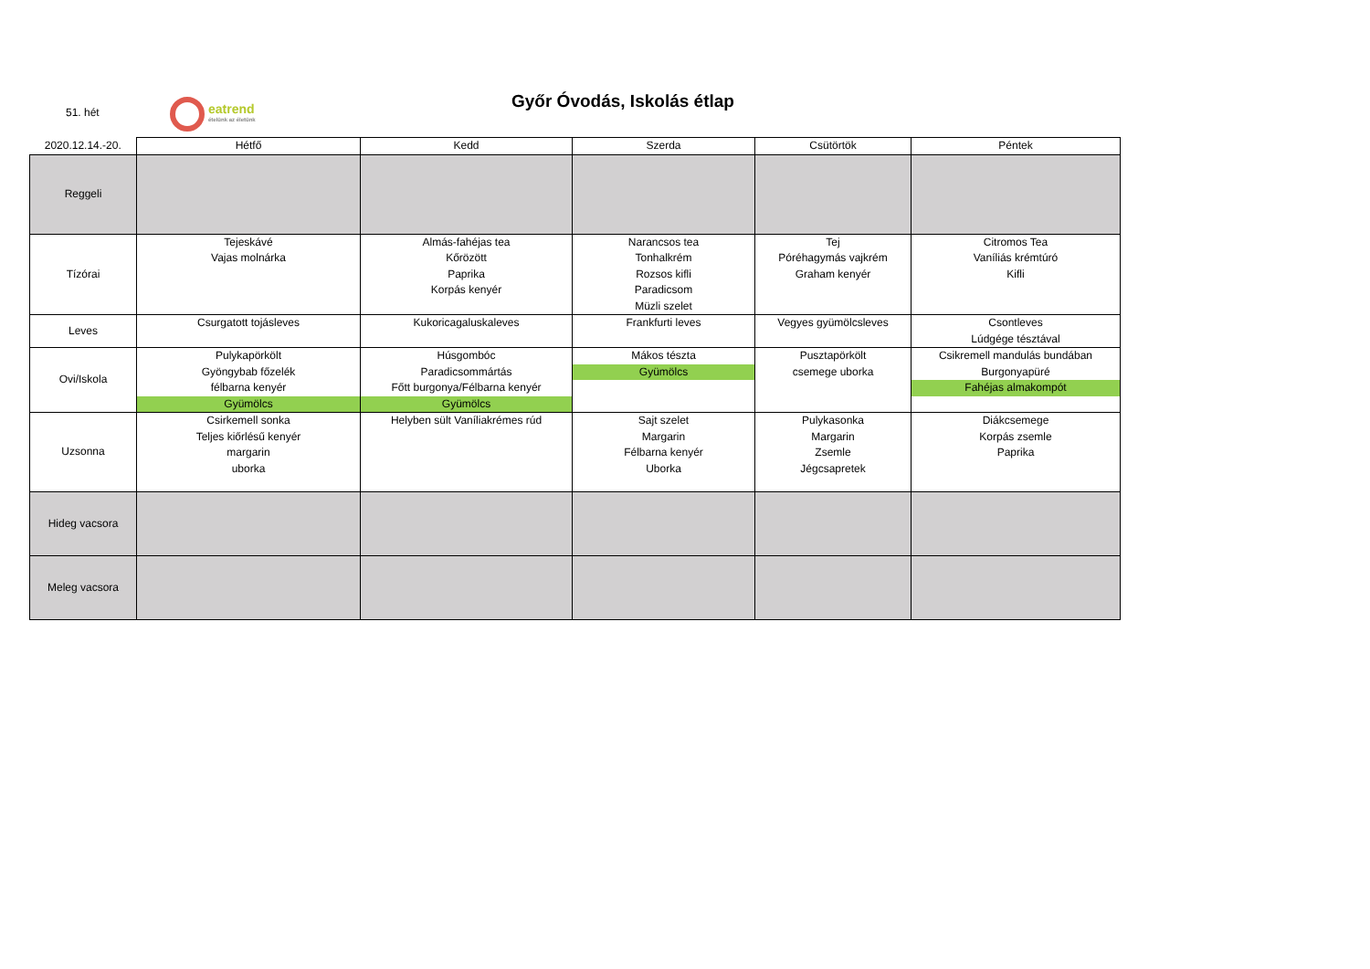51. hét
eatrend
ételünk az életünk
Győr Óvodás, Iskolás étlap
| 2020.12.14.-20. | Hétfő | Kedd | Szerda | Csütörtök | Péntek |
| --- | --- | --- | --- | --- | --- |
| Reggeli | | | | | |
| Tízórai | Tejeskávé Vajas molnárka | Almás-fahéjas tea Kőrözött Paprika Korpás kenyér | Narancsos tea Tonhalkrém Rozsos kifli Paradicsom Müzli szelet | Tej Póréhagymás vajkrém Graham kenyér | Citromos Tea Vaníliás krémtúró Kifli |
| Leves | Csurgatott tojásleves | Kukoricagaluskaleves | Frankfurti leves | Vegyes gyümölcsleves | Csontleves Lúdgége tésztával |
| Ovi/Iskola | Pulykapörkölt Gyöngybab főzelék félbarna kenyér Gyümölcs | Húsgombóc Paradicsommártás Főtt burgonya/Félbarna kenyér Gyümölcs | Mákos tészta Gyümölcs | Pusztapörkölt csemege uborka | Csikremell mandulás bundában Burgonyapüré Fahéjas almakompót |
| Uzsonna | Csirkemell sonka Teljes kiőrlésű kenyér margarin uborka | Helyben sült Vaníliakrémes rúd | Sajt szelet Margarin Félbarna kenyér Uborka | Pulykasonka Margarin Zsemle Jégcsapretek | Diákcsemege Korpás zsemle Paprika |
| Hideg vacsora | | | | | |
| Meleg vacsora | | | | | |